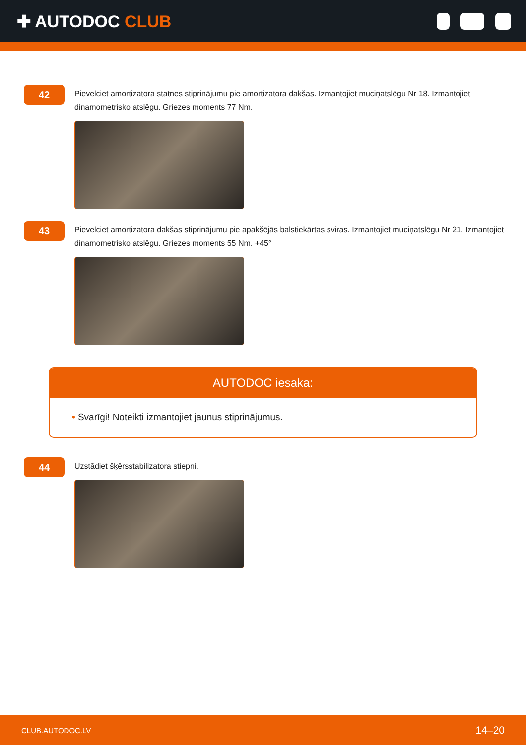✚ AUTODOC CLUB
42
Pievelciet amortizatora statnes stiprinājumu pie amortizatora dakšas. Izmantojiet muciņatslēgu Nr 18. Izmantojiet dinamometrisko atslēgu. Griezes moments 77 Nm.
43
Pievelciet amortizatora dakšas stiprinājumu pie apakšējās balstiekārtas sviras. Izmantojiet muciņatslēgu Nr 21. Izmantojiet dinamometrisko atslēgu. Griezes moments 55 Nm. +45°
AUTODOC iesaka:
• Svarīgi! Noteikti izmantojiet jaunus stiprinājumus.
44
Uzstādiet šķērsstabilizatora stiepni.
CLUB.AUTODOC.LV 14–20